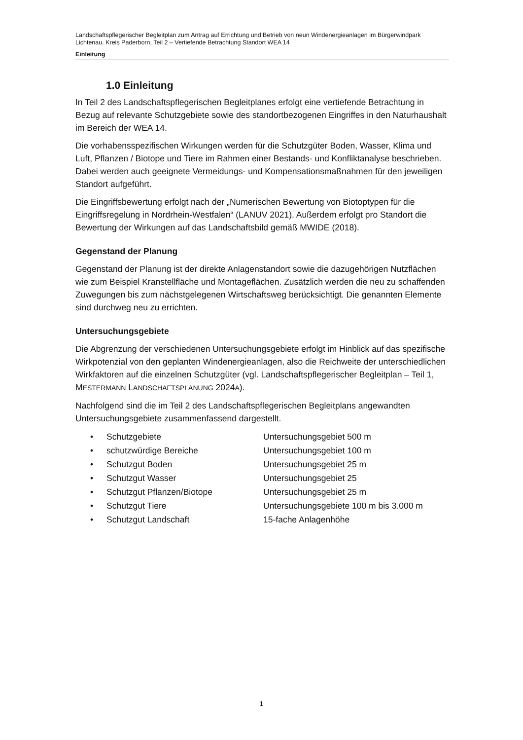Landschaftspflegerischer Begleitplan zum Antrag auf Errichtung und Betrieb von neun Windenergieanlagen im Bürgerwindpark Lichtenau. Kreis Paderborn, Teil 2 – Vertiefende Betrachtung Standort WEA 14
Einleitung
1.0 Einleitung
In Teil 2 des Landschaftspflegerischen Begleitplanes erfolgt eine vertiefende Betrachtung in Bezug auf relevante Schutzgebiete sowie des standortbezogenen Eingriffes in den Naturhaushalt im Bereich der WEA 14.
Die vorhabensspezifischen Wirkungen werden für die Schutzgüter Boden, Wasser, Klima und Luft, Pflanzen / Biotope und Tiere im Rahmen einer Bestands- und Konfliktanalyse beschrieben. Dabei werden auch geeignete Vermeidungs- und Kompensationsmaßnahmen für den jeweiligen Standort aufgeführt.
Die Eingriffsbewertung erfolgt nach der „Numerischen Bewertung von Biotoptypen für die Eingriffsregelung in Nordrhein-Westfalen“ (LANUV 2021). Außerdem erfolgt pro Standort die Bewertung der Wirkungen auf das Landschaftsbild gemäß MWIDE (2018).
Gegenstand der Planung
Gegenstand der Planung ist der direkte Anlagenstandort sowie die dazugehörigen Nutzflächen wie zum Beispiel Kranstellfläche und Montageflächen. Zusätzlich werden die neu zu schaffenden Zuwegungen bis zum nächstgelegenen Wirtschaftsweg berücksichtigt. Die genannten Elemente sind durchweg neu zu errichten.
Untersuchungsgebiete
Die Abgrenzung der verschiedenen Untersuchungsgebiete erfolgt im Hinblick auf das spezifische Wirkpotenzial von den geplanten Windenergieanlagen, also die Reichweite der unterschiedlichen Wirkfaktoren auf die einzelnen Schutzgüter (vgl. Landschaftspflegerischer Begleitplan – Teil 1, MESTERMANN LANDSCHAFTSPLANUNG 2024A).
Nachfolgend sind die im Teil 2 des Landschaftspflegerischen Begleitplans angewandten Untersuchungsgebiete zusammenfassend dargestellt.
| • | Schutzgebiete | Untersuchungsgebiet 500 m |
| • | schutzwürdige Bereiche | Untersuchungsgebiet 100 m |
| • | Schutzgut Boden | Untersuchungsgebiet 25 m |
| • | Schutzgut Wasser | Untersuchungsgebiet 25 |
| • | Schutzgut Pflanzen/Biotope | Untersuchungsgebiet 25 m |
| • | Schutzgut Tiere | Untersuchungsgebiete 100 m bis 3.000 m |
| • | Schutzgut Landschaft | 15-fache Anlagenhöhe |
1